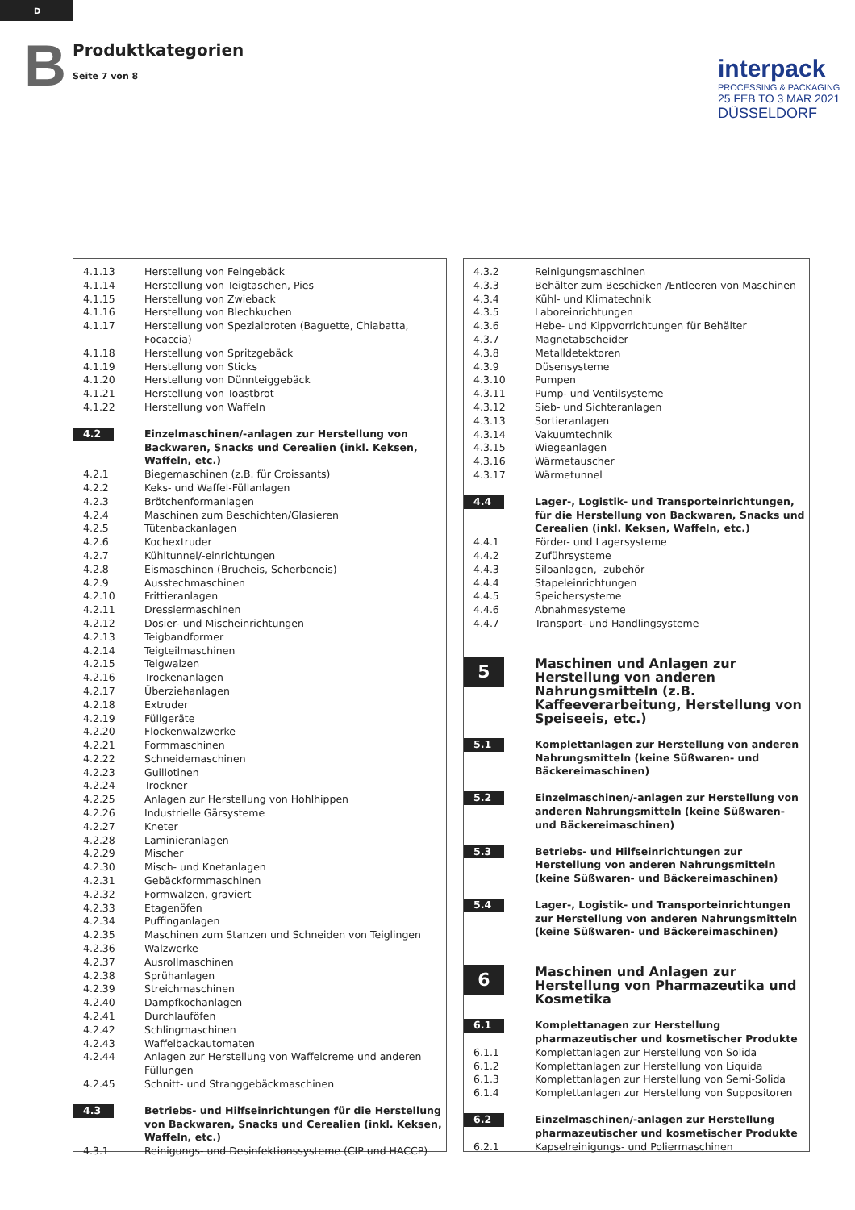D
B Produktkategorien
Seite 7 von 8
interpack
PROCESSING & PACKAGING
25 FEB TO 3 MAR 2021
DÜSSELDORF
| 4.1.13 | Herstellung von Feingebäck |
| 4.1.14 | Herstellung von Teigtaschen, Pies |
| 4.1.15 | Herstellung von Zwieback |
| 4.1.16 | Herstellung von Blechkuchen |
| 4.1.17 | Herstellung von Spezialbroten (Baguette, Chiabatta, Focaccia) |
| 4.1.18 | Herstellung von Spritzgebäck |
| 4.1.19 | Herstellung von Sticks |
| 4.1.20 | Herstellung von Dünnteiggebäck |
| 4.1.21 | Herstellung von Toastbrot |
| 4.1.22 | Herstellung von Waffeln |
| 4.2 | Einzelmaschinen/-anlagen zur Herstellung von Backwaren, Snacks und Cerealien (inkl. Keksen, Waffeln, etc.) |
| 4.2.1 | Biegemaschinen (z.B. für Croissants) |
| 4.2.2 | Keks- und Waffel-Füllanlagen |
| 4.2.3 | Brötchenformanlagen |
| 4.2.4 | Maschinen zum Beschichten/Glasieren |
| 4.2.5 | Tütenbackanlagen |
| 4.2.6 | Kochextruder |
| 4.2.7 | Kühltunnel/-einrichtungen |
| 4.2.8 | Eismaschinen (Brucheis, Scherbeneis) |
| 4.2.9 | Ausstechmaschinen |
| 4.2.10 | Frittieranlagen |
| 4.2.11 | Dressiermaschinen |
| 4.2.12 | Dosier- und Mischeinrichtungen |
| 4.2.13 | Teigbandformer |
| 4.2.14 | Teigteilmaschinen |
| 4.2.15 | Teigwalzen |
| 4.2.16 | Trockenanlagen |
| 4.2.17 | Überziehanlagen |
| 4.2.18 | Extruder |
| 4.2.19 | Füllgeräte |
| 4.2.20 | Flockenwalzwerke |
| 4.2.21 | Formmaschinen |
| 4.2.22 | Schneidemaschinen |
| 4.2.23 | Guillotinen |
| 4.2.24 | Trockner |
| 4.2.25 | Anlagen zur Herstellung von Hohlhippen |
| 4.2.26 | Industrielle Gärsysteme |
| 4.2.27 | Kneter |
| 4.2.28 | Laminieranlagen |
| 4.2.29 | Mischer |
| 4.2.30 | Misch- und Knetanlagen |
| 4.2.31 | Gebäckformmaschinen |
| 4.2.32 | Formwalzen, graviert |
| 4.2.33 | Etagenöfen |
| 4.2.34 | Puffinganlagen |
| 4.2.35 | Maschinen zum Stanzen und Schneiden von Teiglingen |
| 4.2.36 | Walzwerke |
| 4.2.37 | Ausrollmaschinen |
| 4.2.38 | Sprühanlagen |
| 4.2.39 | Streichmaschinen |
| 4.2.40 | Dampfkochanlagen |
| 4.2.41 | Durchlauföfen |
| 4.2.42 | Schlingmaschinen |
| 4.2.43 | Waffelbackautomaten |
| 4.2.44 | Anlagen zur Herstellung von Waffelcreme und anderen Füllungen |
| 4.2.45 | Schnitt- und Stranggebäckmaschinen |
| 4.3 | Betriebs- und Hilfseinrichtungen für die Herstellung von Backwaren, Snacks und Cerealien (inkl. Keksen, Waffeln, etc.) |
| 4.3.1 | Reinigungs- und Desinfektionssysteme (CIP und HACCP) |
| 4.3.2 | Reinigungsmaschinen |
| 4.3.3 | Behälter zum Beschicken /Entleeren von Maschinen |
| 4.3.4 | Kühl- und Klimatechnik |
| 4.3.5 | Laboreinrichtungen |
| 4.3.6 | Hebe- und Kippvorrichtungen für Behälter |
| 4.3.7 | Magnetabscheider |
| 4.3.8 | Metalldetektoren |
| 4.3.9 | Düsensysteme |
| 4.3.10 | Pumpen |
| 4.3.11 | Pump- und Ventilsysteme |
| 4.3.12 | Sieb- und Sichteranlagen |
| 4.3.13 | Sortieranlagen |
| 4.3.14 | Vakuumtechnik |
| 4.3.15 | Wiegeanlagen |
| 4.3.16 | Wärmetauscher |
| 4.3.17 | Wärmetunnel |
| 4.4 | Lager-, Logistik- und Transporteinrichtungen, für die Herstellung von Backwaren, Snacks und Cerealien (inkl. Keksen, Waffeln, etc.) |
| 4.4.1 | Förder- und Lagersysteme |
| 4.4.2 | Zuführsysteme |
| 4.4.3 | Siloanlagen, -zubehör |
| 4.4.4 | Stapeleinrichtungen |
| 4.4.5 | Speichersysteme |
| 4.4.6 | Abnahmesysteme |
| 4.4.7 | Transport- und Handlingsysteme |
| 5 | Maschinen und Anlagen zur Herstellung von anderen Nahrungsmitteln (z.B. Kaffeeverarbeitung, Herstellung von Speiseeis, etc.) |
| 5.1 | Komplettanlagen zur Herstellung von anderen Nahrungsmitteln (keine Süßwaren- und Bäckereimaschinen) |
| 5.2 | Einzelmaschinen/-anlagen zur Herstellung von anderen Nahrungsmitteln (keine Süßwaren- und Bäckereimaschinen) |
| 5.3 | Betriebs- und Hilfseinrichtungen zur Herstellung von anderen Nahrungsmitteln (keine Süßwaren- und Bäckereimaschinen) |
| 5.4 | Lager-, Logistik- und Transporteinrichtungen zur Herstellung von anderen Nahrungsmitteln (keine Süßwaren- und Bäckereimaschinen) |
| 6 | Maschinen und Anlagen zur Herstellung von Pharmazeutika und Kosmetika |
| 6.1 | Komplettanagen zur Herstellung pharmazeutischer und kosmetischer Produkte |
| 6.1.1 | Komplettanlagen zur Herstellung von Solida |
| 6.1.2 | Komplettanlagen zur Herstellung von Liquida |
| 6.1.3 | Komplettanlagen zur Herstellung von Semi-Solida |
| 6.1.4 | Komplettanlagen zur Herstellung von Suppositoren |
| 6.2 | Einzelmaschinen/-anlagen zur Herstellung pharmazeutischer und kosmetischer Produkte |
| 6.2.1 | Kapselreinigungs- und Poliermaschinen |